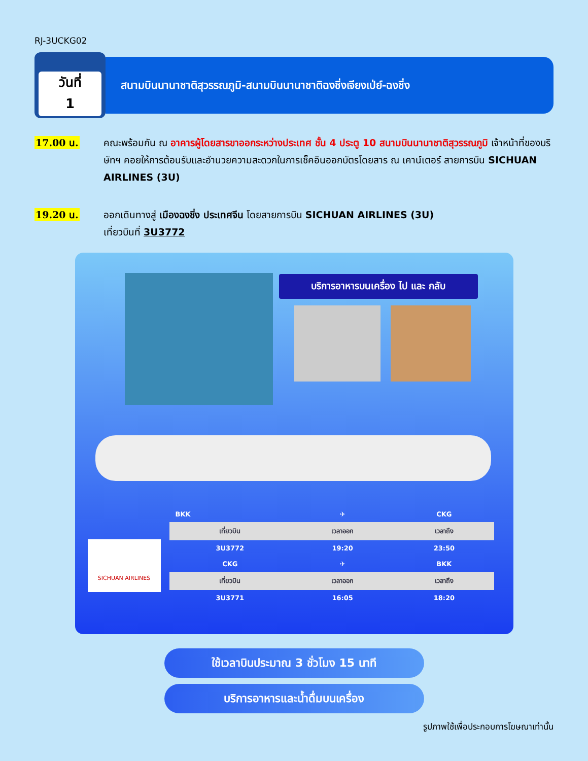RJ-3UCKG02
วันที่
1
สนามบินนานาชาติสุวรรณภูมิ-สนามบินนานาชาติฉงชิ่งเจียงเป่ย์-ฉงชิ่ง
17.00 น. คณะพร้อมกัน ณ อาคารผู้โดยสารขาออกระหว่างประเทศ ชั้น 4 ประตู 10 สนามบินนานาชาติสุวรรณภูมิ เจ้าหน้าที่ของบริษัทฯ คอยให้การต้อนรับและอำนวยความสะดวกในการเช็คอินออกบัตรโดยสาร ณ เคาน์เตอร์ สายการบิน SICHUAN AIRLINES (3U)
19.20 น. ออกเดินทางสู่ เมืองฉงชิ่ง ประเทศจีน โดยสายการบิน SICHUAN AIRLINES (3U)
เที่ยวบินที่ 3U3772
บริการอาหารบนเครื่อง ไป และ กลับ
SICHUAN AIRLINES
| BKK | ✈ | CKG |
| เที่ยวบิน | เวลาออก | เวลาถึง |
| 3U3772 | 19:20 | 23:50 |
| CKG | ✈ | BKK |
| เที่ยวบิน | เวลาออก | เวลาถึง |
| 3U3771 | 16:05 | 18:20 |
ใช้เวลาบินประมาณ 3 ชั่วโมง 15 นาที
บริการอาหารและน้ำดื่มบนเครื่อง
รูปภาพใช้เพื่อประกอบการโฆษณาเท่านั้น